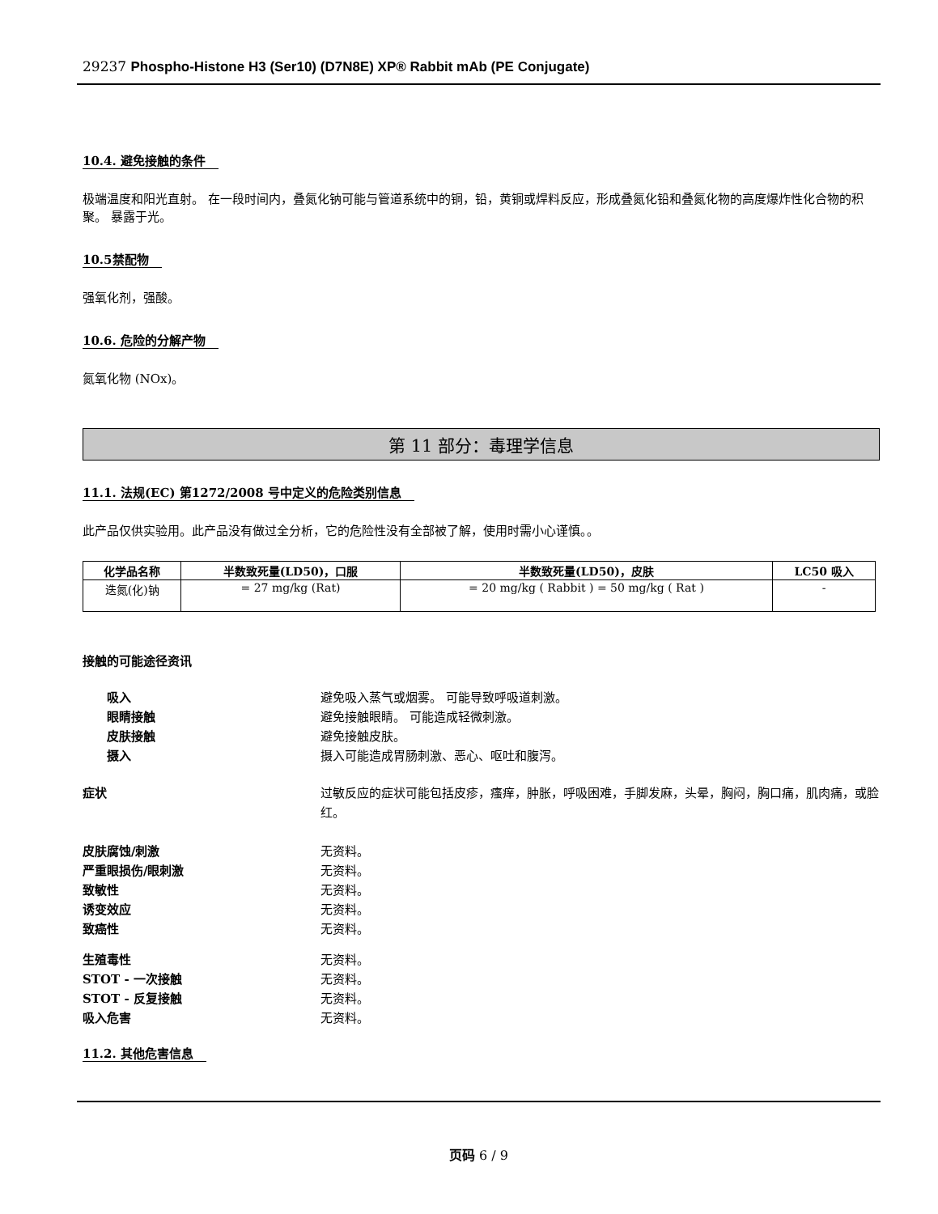29237 Phospho-Histone H3 (Ser10) (D7N8E) XP® Rabbit mAb (PE Conjugate)
10.4. 避免接触的条件
极端温度和阳光直射。 在一段时间内，叠氮化钠可能与管道系统中的铜，铅，黄铜或焊料反应，形成叠氮化铅和叠氮化物的高度爆炸性化合物的积聚。 暴露于光。
10.5禁配物
强氧化剂，强酸。
10.6. 危险的分解产物
氮氧化物 (NOx)。
第 11 部分：毒理学信息
11.1. 法规(EC) 第1272/2008 号中定义的危险类别信息
此产品仅供实验用。此产品没有做过全分析，它的危险性没有全部被了解，使用时需小心谨慎。。
| 化学品名称 | 半数致死量(LD50)，口服 | 半数致死量(LD50)，皮肤 | LC50 吸入 |
| --- | --- | --- | --- |
| 迭氮(化)钠 | = 27 mg/kg (Rat) | = 20 mg/kg ( Rabbit ) = 50 mg/kg ( Rat ) | - |
接触的可能途径资讯
吸入 避免吸入蒸气或烟雾。 可能导致呼吸道刺激。
眼睛接触 避免接触眼睛。 可能造成轻微刺激。
皮肤接触 避免接触皮肤。
摄入 摄入可能造成胃肠刺激、恶心、呕吐和腹泻。
症状 过敏反应的症状可能包括皮疹，瘙痒，肿胀，呼吸困难，手脚发麻，头晕，胸闷，胸口痛，肌肉痛，或脸红。
皮肤腐蚀/刺激 无资料。
严重眼损伤/眼刺激 无资料。
致敏性 无资料。
诱变效应 无资料。
致癌性 无资料。
生殖毒性 无资料。
STOT - 一次接触 无资料。
STOT - 反复接触 无资料。
吸入危害 无资料。
11.2. 其他危害信息
页码 6 / 9